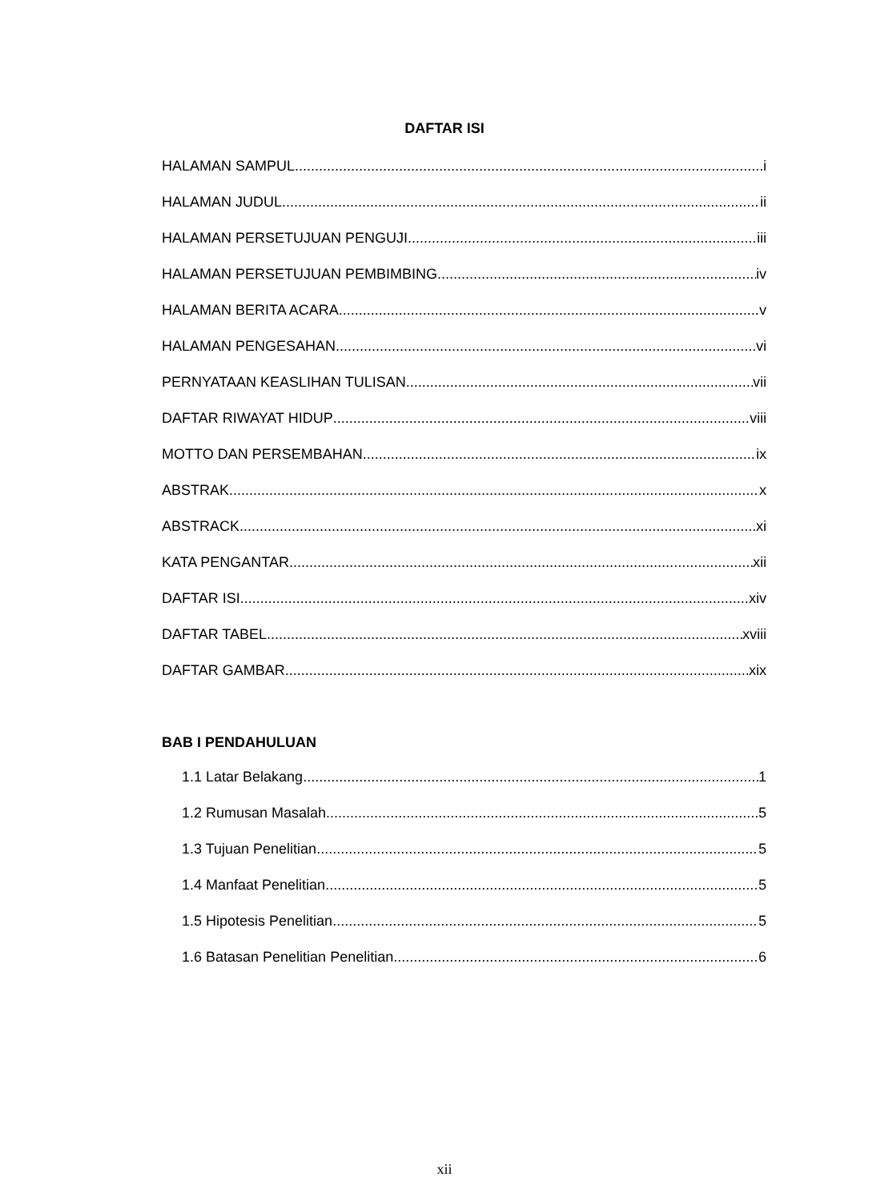DAFTAR ISI
HALAMAN SAMPUL i
HALAMAN JUDUL ii
HALAMAN PERSETUJUAN PENGUJI iii
HALAMAN PERSETUJUAN PEMBIMBING iv
HALAMAN BERITA ACARA v
HALAMAN PENGESAHAN vi
PERNYATAAN KEASLIHAN TULISAN vii
DAFTAR RIWAYAT HIDUP viii
MOTTO DAN PERSEMBAHAN ix
ABSTRAK x
ABSTRACK xi
KATA PENGANTAR xii
DAFTAR ISI xiv
DAFTAR TABEL xviii
DAFTAR GAMBAR xix
BAB I PENDAHULUAN
1.1 Latar Belakang 1
1.2 Rumusan Masalah 5
1.3 Tujuan Penelitian 5
1.4 Manfaat Penelitian 5
1.5 Hipotesis Penelitian 5
1.6 Batasan Penelitian Penelitian 6
xii